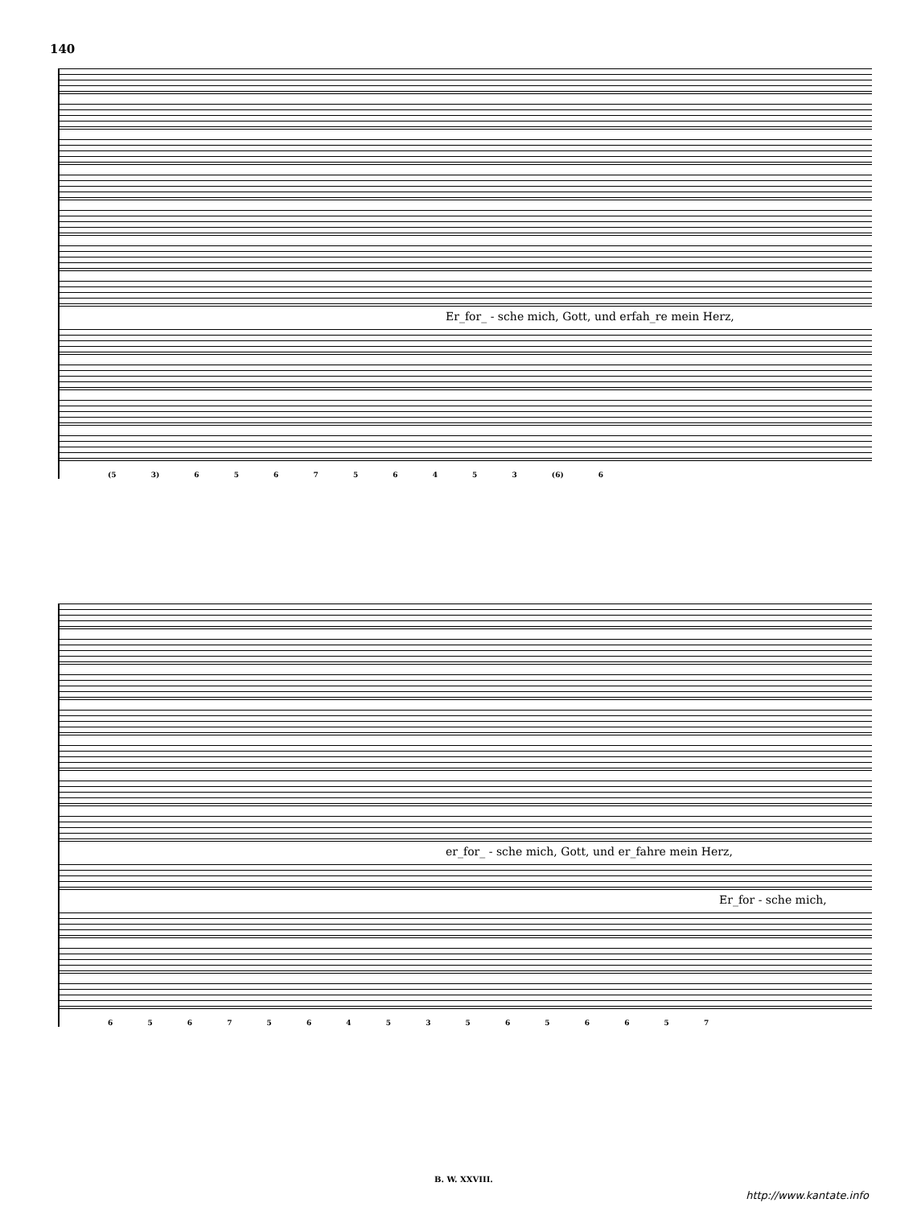140
Er_for_ - sche mich, Gott, und erfah_re mein Herz,
(5 3) 6 5 6 7 5 6 4 5 3 (6) 6
er_for_ - sche mich, Gott, und er_fahre mein Herz,
Er_for - sche mich,
6 5 6 7 5 6 4 5 3 5 6 5 6 6 5 7
B. W. XXVIII.
http://www.kantate.info